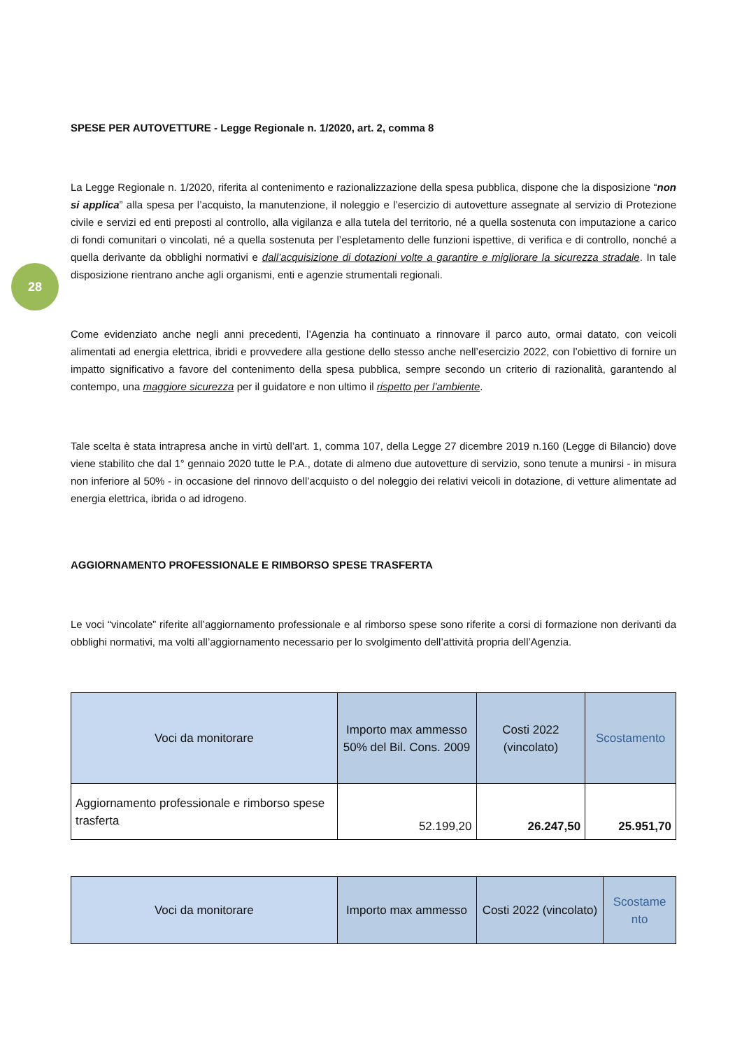28
SPESE PER AUTOVETTURE - Legge Regionale n. 1/2020, art. 2, comma 8
La Legge Regionale n. 1/2020, riferita al contenimento e razionalizzazione della spesa pubblica, dispone che la disposizione “non si applica” alla spesa per l’acquisto, la manutenzione, il noleggio e l’esercizio di autovetture assegnate al servizio di Protezione civile e servizi ed enti preposti al controllo, alla vigilanza e alla tutela del territorio, né a quella sostenuta con imputazione a carico di fondi comunitari o vincolati, né a quella sostenuta per l’espletamento delle funzioni ispettive, di verifica e di controllo, nonché a quella derivante da obblighi normativi e dall’acquisizione di dotazioni volte a garantire e migliorare la sicurezza stradale. In tale disposizione rientrano anche agli organismi, enti e agenzie strumentali regionali.
Come evidenziato anche negli anni precedenti, l’Agenzia ha continuato a rinnovare il parco auto, ormai datato, con veicoli alimentati ad energia elettrica, ibridi e provvedere alla gestione dello stesso anche nell’esercizio 2022, con l’obiettivo di fornire un impatto significativo a favore del contenimento della spesa pubblica, sempre secondo un criterio di razionalità, garantendo al contempo, una maggiore sicurezza per il guidatore e non ultimo il rispetto per l’ambiente.
Tale scelta è stata intrapresa anche in virtù dell’art. 1, comma 107, della Legge 27 dicembre 2019 n.160 (Legge di Bilancio) dove viene stabilito che dal 1° gennaio 2020 tutte le P.A., dotate di almeno due autovetture di servizio, sono tenute a munirsi - in misura non inferiore al 50% - in occasione del rinnovo dell’acquisto o del noleggio dei relativi veicoli in dotazione, di vetture alimentate ad energia elettrica, ibrida o ad idrogeno.
AGGIORNAMENTO PROFESSIONALE E RIMBORSO SPESE TRASFERTA
Le voci “vincolate” riferite all’aggiornamento professionale e al rimborso spese sono riferite a corsi di formazione non derivanti da obblighi normativi, ma volti all’aggiornamento necessario per lo svolgimento dell’attività propria dell’Agenzia.
| Voci da monitorare | Importo max ammesso 50% del Bil. Cons. 2009 | Costi 2022 (vincolato) | Scostamento |
| --- | --- | --- | --- |
| Aggiornamento professionale e rimborso spese trasferta | 52.199,20 | 26.247,50 | 25.951,70 |
| Voci da monitorare | Importo max ammesso | Costi 2022 (vincolato) | Scostame nto |
| --- | --- | --- | --- |